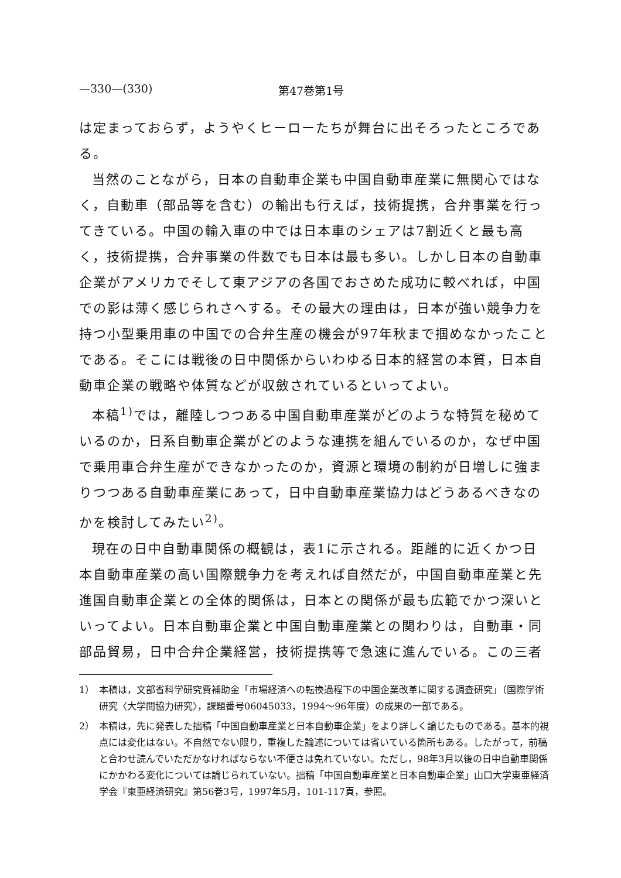—330—(330) 第47巻第1号
は定まっておらず，ようやくヒーローたちが舞台に出そろったところである。
当然のことながら，日本の自動車企業も中国自動車産業に無関心ではなく，自動車（部品等を含む）の輸出も行えば，技術提携，合弁事業を行ってきている。中国の輸入車の中では日本車のシェアは7割近くと最も高く，技術提携，合弁事業の件数でも日本は最も多い。しかし日本の自動車企業がアメリカでそして東アジアの各国でおさめた成功に較べれば，中国での影は薄く感じられさへする。その最大の理由は，日本が強い競争力を持つ小型乗用車の中国での合弁生産の機会が97年秋まで掴めなかったことである。そこには戦後の日中関係からいわゆる日本的経営の本質，日本自動車企業の戦略や体質などが収斂されているといってよい。
本稿<sup>1)</sup>では，離陸しつつある中国自動車産業がどのような特質を秘めているのか，日系自動車企業がどのような連携を組んでいるのか，なぜ中国で乗用車合弁生産ができなかったのか，資源と環境の制約が日増しに強まりつつある自動車産業にあって，日中自動車産業協力はどうあるべきなのかを検討してみたい<sup>2)</sup>。
現在の日中自動車関係の概観は，表1に示される。距離的に近くかつ日本自動車産業の高い国際競争力を考えれば自然だが，中国自動車産業と先進国自動車企業との全体的関係は，日本との関係が最も広範でかつ深いといってよい。日本自動車企業と中国自動車産業との関わりは，自動車・同部品貿易，日中合弁企業経営，技術提携等で急速に進んでいる。この三者
1） 本稿は，文部省科学研究費補助金「市場経済への転換過程下の中国企業改革に関する調査研究」（国際学術研究〈大学間協力研究〉，課題番号06045033，1994～96年度）の成果の一部である。
2） 本稿は，先に発表した拙稿「中国自動車産業と日本自動車企業」をより詳しく論じたものである。基本的視点には変化はない。不自然でない限り，重複した論述については省いている箇所もある。したがって，前稿と合わせ読んでいただかなければならない不便さは免れていない。ただし，98年3月以後の日中自動車関係にかかわる変化については論じられていない。拙稿「中国自動車産業と日本自動車企業」山口大学東亜経済学会『東亜経済研究』第56巻3号，1997年5月，101-117頁，参照。